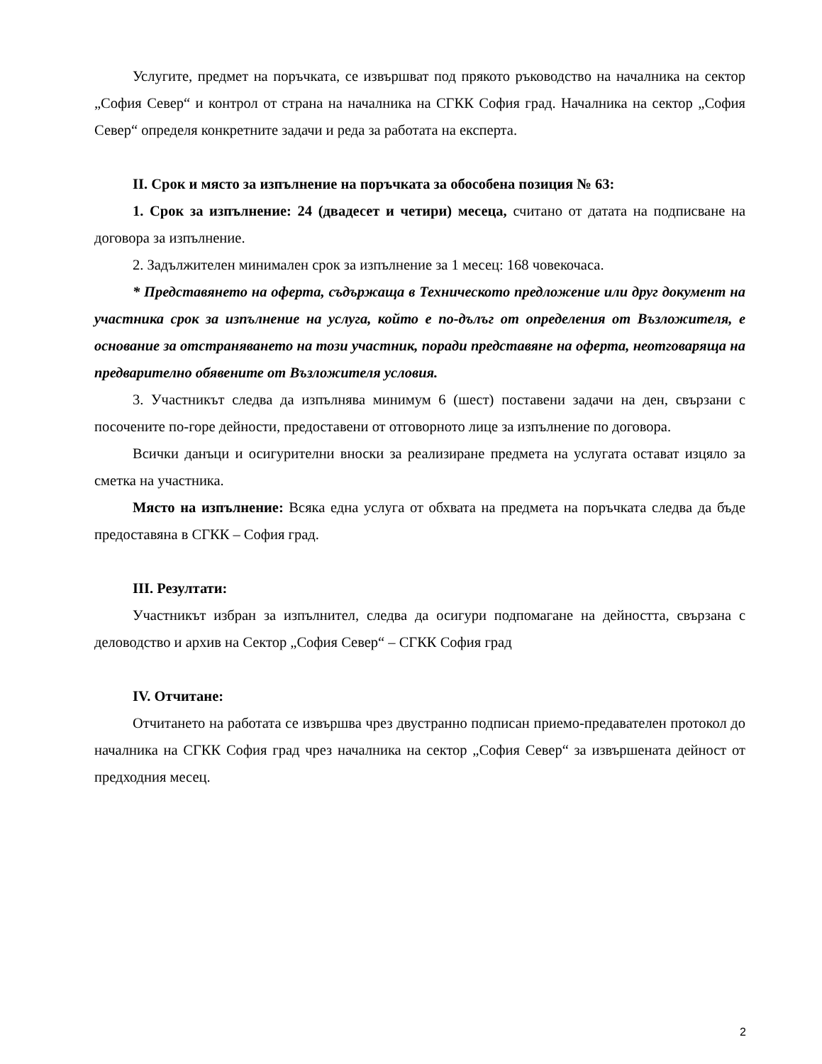Услугите, предмет на поръчката, се извършват под прякото ръководство на началника на сектор „София Север“ и контрол от страна на началника на СГКК София град. Началника на сектор „София Север“ определя конкретните задачи и реда за работата на експерта.
II. Срок и място за изпълнение на поръчката за обособена позиция № 63:
1. Срок за изпълнение: 24 (двадесет и четири) месеца, считано от датата на подписване на договора за изпълнение.
2. Задължителен минимален срок за изпълнение за 1 месец: 168 човекочаса.
* Представянето на оферта, съдържаща в Техническото предложение или друг документ на участника срок за изпълнение на услуга, който е по-дълъг от определения от Възложителя, е основание за отстраняването на този участник, поради представяне на оферта, неотговаряща на предварително обявените от Възложителя условия.
3. Участникът следва да изпълнява минимум 6 (шест) поставени задачи на ден, свързани с посочените по-горе дейности, предоставени от отговорното лице за изпълнение по договора.
Всички данъци и осигурителни вноски за реализиране предмета на услугата остават изцяло за сметка на участника.
Място на изпълнение: Всяка една услуга от обхвата на предмета на поръчката следва да бъде предоставяна в СГКК – София град.
III. Резултати:
Участникът избран за изпълнител, следва да осигури подпомагане на дейността, свързана с деловодство и архив на Сектор „София Север“ – СГКК София град
IV. Отчитане:
Отчитането на работата се извършва чрез двустранно подписан приемо-предавателен протокол до началника на СГКК София град чрез началника на сектор „София Север“ за извършената дейност от предходния месец.
2